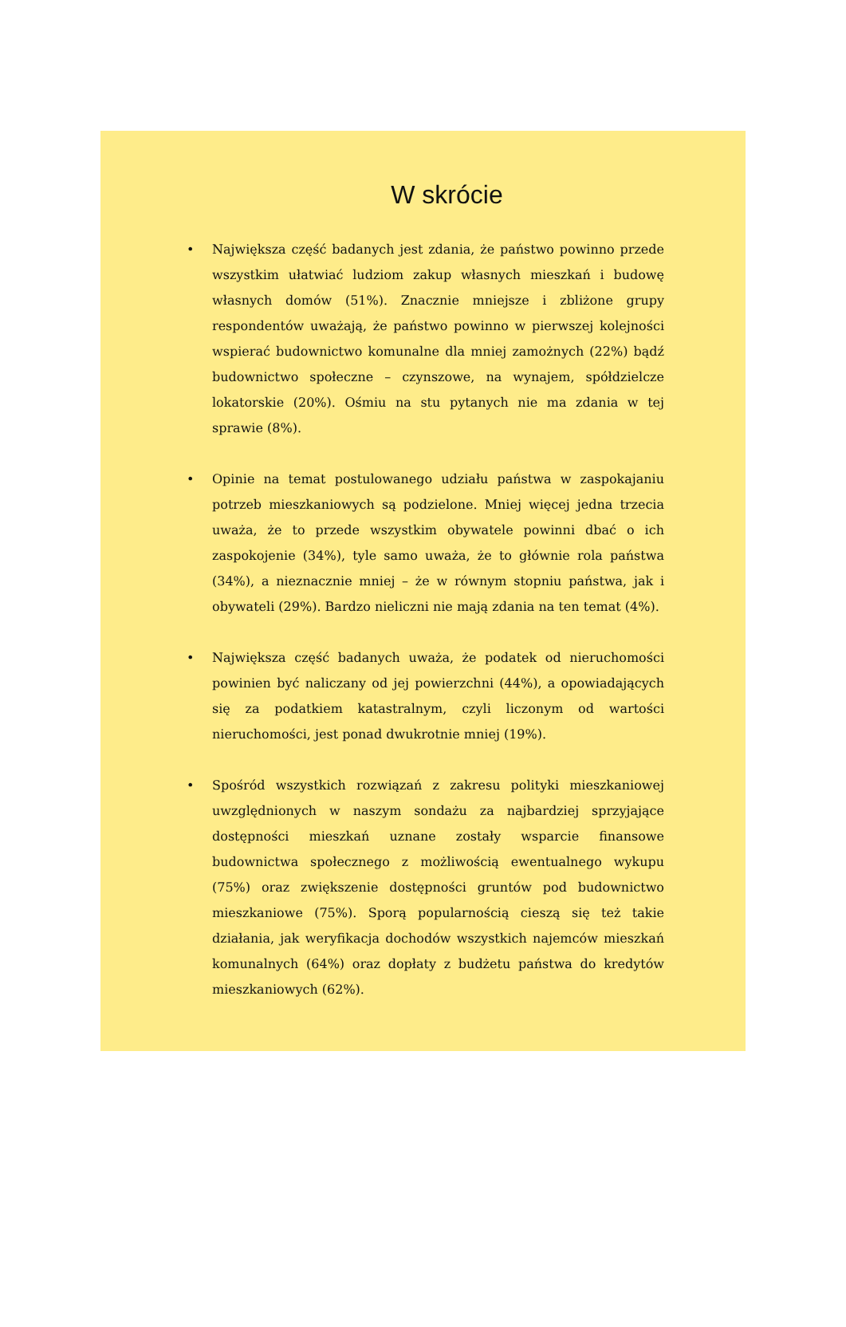W skrócie
• Największa część badanych jest zdania, że państwo powinno przede wszystkim ułatwiać ludziom zakup własnych mieszkań i budowę własnych domów (51%). Znacznie mniejsze i zbliżone grupy respondentów uważają, że państwo powinno w pierwszej kolejności wspierać budownictwo komunalne dla mniej zamożnych (22%) bądź budownictwo społeczne – czynszowe, na wynajem, spółdzielcze lokatorskie (20%). Ośmiu na stu pytanych nie ma zdania w tej sprawie (8%).
• Opinie na temat postulowanego udziału państwa w zaspokajaniu potrzeb mieszkaniowych są podzielone. Mniej więcej jedna trzecia uważa, że to przede wszystkim obywatele powinni dbać o ich zaspokojenie (34%), tyle samo uważa, że to głównie rola państwa (34%), a nieznacznie mniej – że w równym stopniu państwa, jak i obywateli (29%). Bardzo nieliczni nie mają zdania na ten temat (4%).
• Największa część badanych uważa, że podatek od nieruchomości powinien być naliczany od jej powierzchni (44%), a opowiadających się za podatkiem katastralnym, czyli liczonym od wartości nieruchomości, jest ponad dwukrotnie mniej (19%).
• Spośród wszystkich rozwiązań z zakresu polityki mieszkaniowej uwzględnionych w naszym sondażu za najbardziej sprzyjające dostępności mieszkań uznane zostały wsparcie finansowe budownictwa społecznego z możliwością ewentualnego wykupu (75%) oraz zwiększenie dostępności gruntów pod budownictwo mieszkaniowe (75%). Sporą popularnością cieszą się też takie działania, jak weryfikacja dochodów wszystkich najemców mieszkań komunalnych (64%) oraz dopłaty z budżetu państwa do kredytów mieszkaniowych (62%).